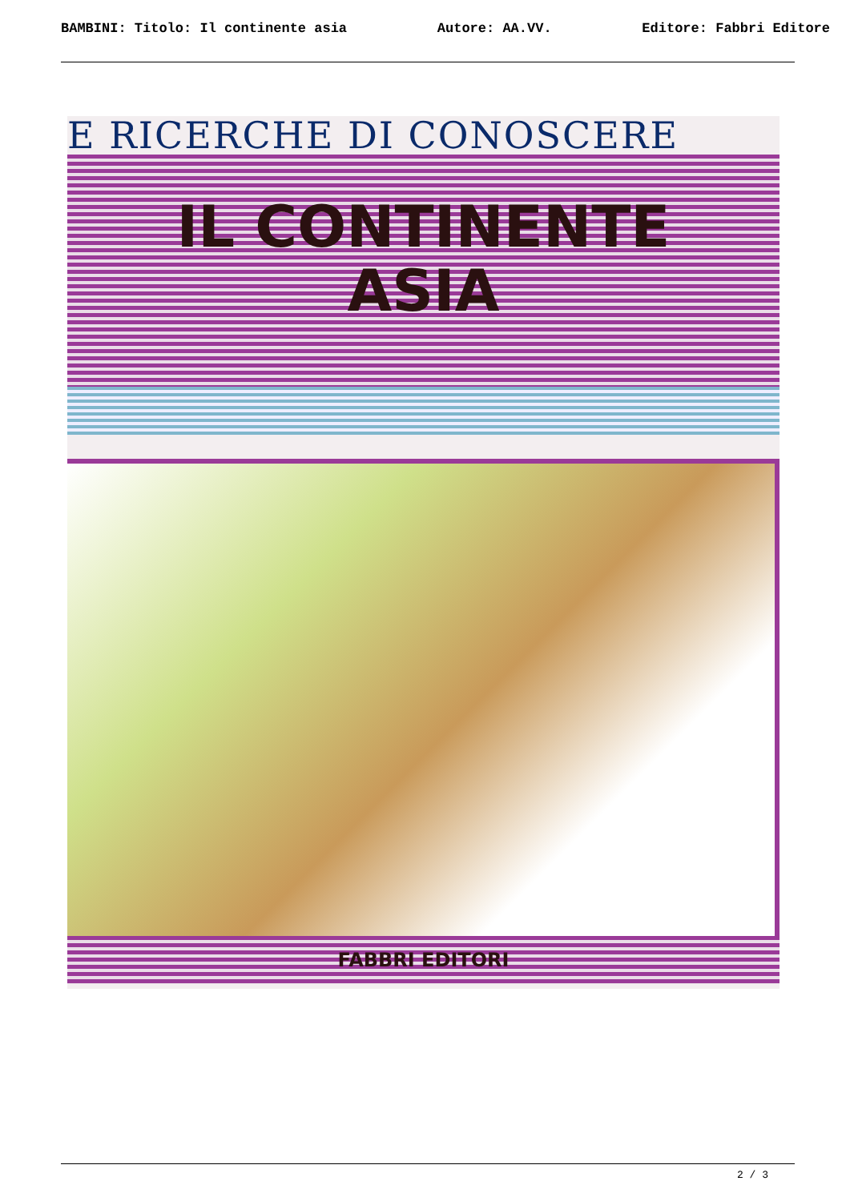BAMBINI: Titolo: Il continente asia Autore: AA.VV. Editore: Fabbri Editore
E RICERCHE DI CONOSCERE
IL CONTINENTE
ASIA
FABBRI EDITORI
2 / 3